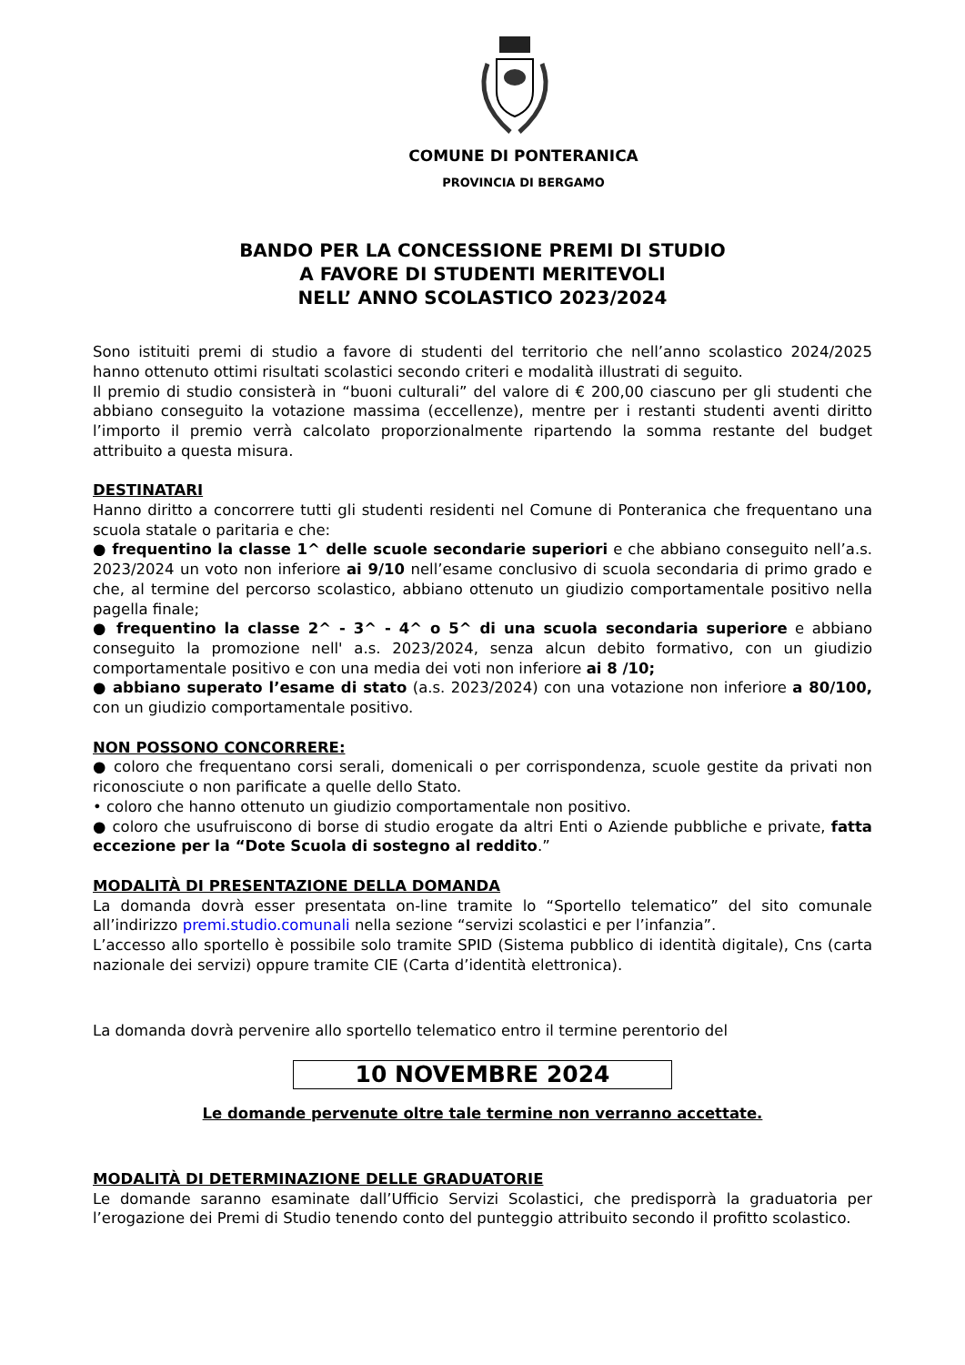COMUNE DI PONTERANICA
PROVINCIA DI BERGAMO
BANDO PER LA CONCESSIONE PREMI DI STUDIO
A FAVORE DI STUDENTI MERITEVOLI
NELL’ ANNO SCOLASTICO 2023/2024
Sono istituiti premi di studio a favore di studenti del territorio che nell’anno scolastico 2024/2025 hanno ottenuto ottimi risultati scolastici secondo criteri e modalità illustrati di seguito.
Il premio di studio consisterà in “buoni culturali” del valore di € 200,00 ciascuno per gli studenti che abbiano conseguito la votazione massima (eccellenze), mentre per i restanti studenti aventi diritto l’importo il premio verrà calcolato proporzionalmente ripartendo la somma restante del budget attribuito a questa misura.
DESTINATARI
Hanno diritto a concorrere tutti gli studenti residenti nel Comune di Ponteranica che frequentano una scuola statale o paritaria e che:
● frequentino la classe 1^ delle scuole secondarie superiori e che abbiano conseguito nell’a.s. 2023/2024 un voto non inferiore ai 9/10 nell’esame conclusivo di scuola secondaria di primo grado e che, al termine del percorso scolastico, abbiano ottenuto un giudizio comportamentale positivo nella pagella finale;
● frequentino la classe 2^ - 3^ - 4^ o 5^ di una scuola secondaria superiore e abbiano conseguito la promozione nell' a.s. 2023/2024, senza alcun debito formativo, con un giudizio comportamentale positivo e con una media dei voti non inferiore ai 8 /10;
● abbiano superato l’esame di stato (a.s. 2023/2024) con una votazione non inferiore a 80/100, con un giudizio comportamentale positivo.
NON POSSONO CONCORRERE:
● coloro che frequentano corsi serali, domenicali o per corrispondenza, scuole gestite da privati non riconosciute o non parificate a quelle dello Stato.
• coloro che hanno ottenuto un giudizio comportamentale non positivo.
● coloro che usufruiscono di borse di studio erogate da altri Enti o Aziende pubbliche e private, fatta eccezione per la “Dote Scuola di sostegno al reddito.”
MODALITÀ DI PRESENTAZIONE DELLA DOMANDA
La domanda dovrà esser presentata on-line tramite lo “Sportello telematico” del sito comunale all’indirizzo premi.studio.comunali nella sezione “servizi scolastici e per l’infanzia”.
L’accesso allo sportello è possibile solo tramite SPID (Sistema pubblico di identità digitale), Cns (carta nazionale dei servizi) oppure tramite CIE (Carta d’identità elettronica).
La domanda dovrà pervenire allo sportello telematico entro il termine perentorio del
10 NOVEMBRE 2024
Le domande pervenute oltre tale termine non verranno accettate.
MODALITÀ DI DETERMINAZIONE DELLE GRADUATORIE
Le domande saranno esaminate dall’Ufficio Servizi Scolastici, che predisporrà la graduatoria per l’erogazione dei Premi di Studio tenendo conto del punteggio attribuito secondo il profitto scolastico.